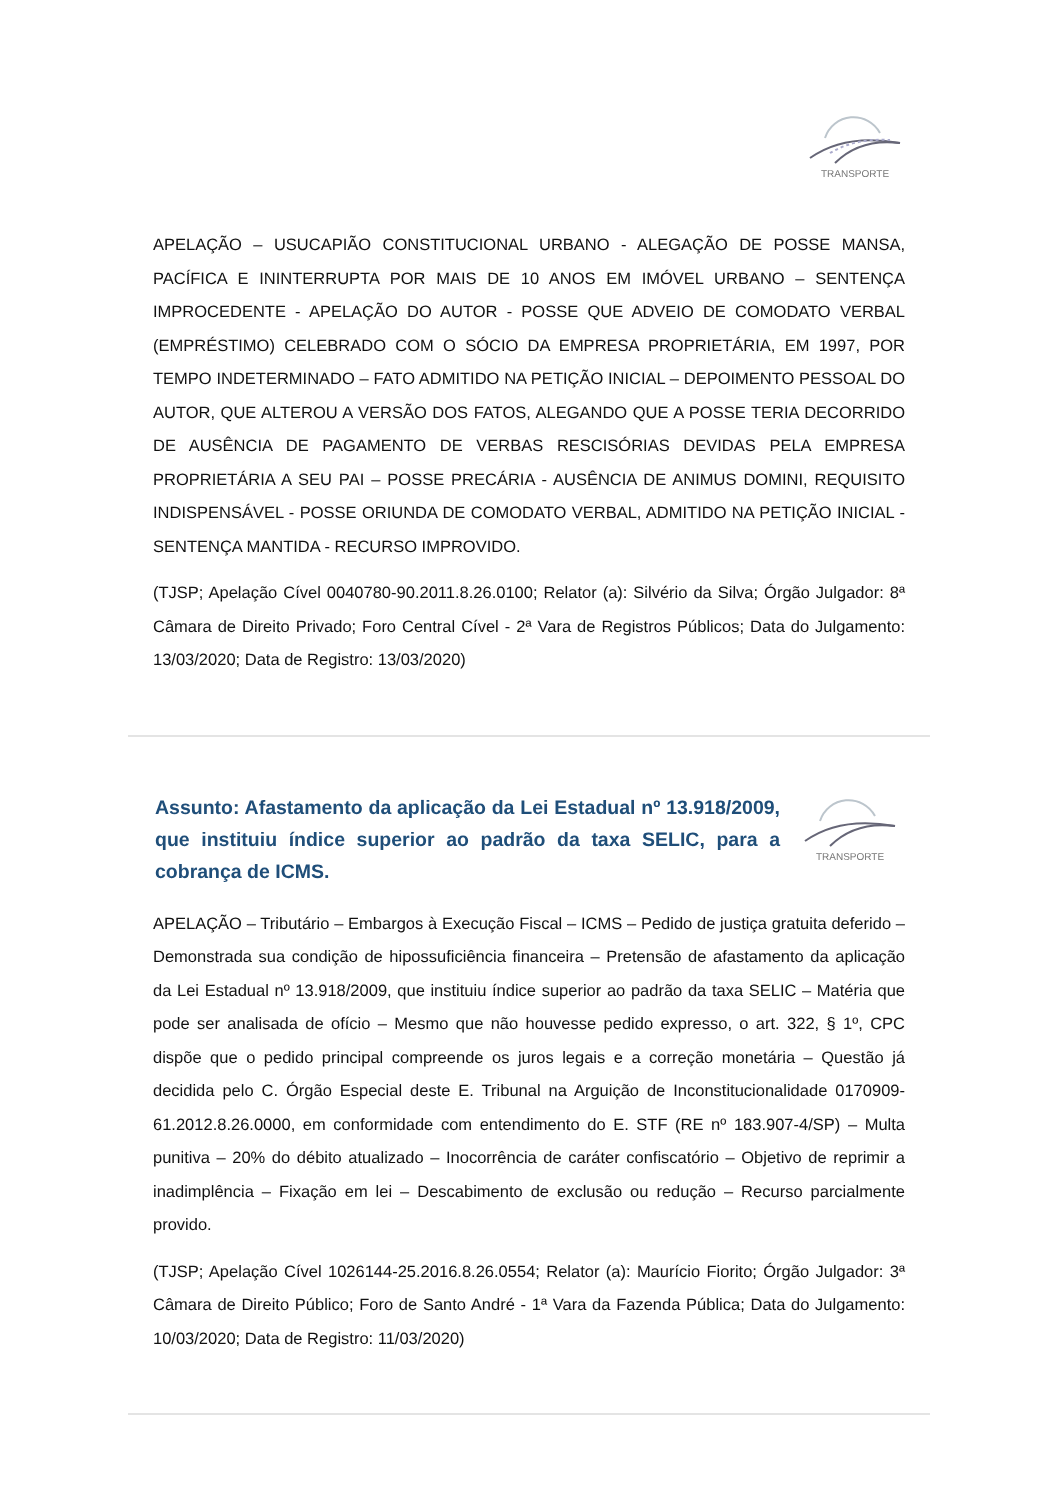TRANSPORTE
APELAÇÃO – USUCAPIÃO CONSTITUCIONAL URBANO - ALEGAÇÃO DE POSSE MANSA, PACÍFICA E ININTERRUPTA POR MAIS DE 10 ANOS EM IMÓVEL URBANO – SENTENÇA IMPROCEDENTE - APELAÇÃO DO AUTOR - POSSE QUE ADVEIO DE COMODATO VERBAL (EMPRÉSTIMO) CELEBRADO COM O SÓCIO DA EMPRESA PROPRIETÁRIA, EM 1997, POR TEMPO INDETERMINADO – FATO ADMITIDO NA PETIÇÃO INICIAL – DEPOIMENTO PESSOAL DO AUTOR, QUE ALTEROU A VERSÃO DOS FATOS, ALEGANDO QUE A POSSE TERIA DECORRIDO DE AUSÊNCIA DE PAGAMENTO DE VERBAS RESCISÓRIAS DEVIDAS PELA EMPRESA PROPRIETÁRIA A SEU PAI – POSSE PRECÁRIA - AUSÊNCIA DE ANIMUS DOMINI, REQUISITO INDISPENSÁVEL - POSSE ORIUNDA DE COMODATO VERBAL, ADMITIDO NA PETIÇÃO INICIAL - SENTENÇA MANTIDA - RECURSO IMPROVIDO.
(TJSP; Apelação Cível 0040780-90.2011.8.26.0100; Relator (a): Silvério da Silva; Órgão Julgador: 8ª Câmara de Direito Privado; Foro Central Cível - 2ª Vara de Registros Públicos; Data do Julgamento: 13/03/2020; Data de Registro: 13/03/2020)
Assunto: Afastamento da aplicação da Lei Estadual nº 13.918/2009, que instituiu índice superior ao padrão da taxa SELIC, para a cobrança de ICMS.
TRANSPORTE
APELAÇÃO – Tributário – Embargos à Execução Fiscal – ICMS – Pedido de justiça gratuita deferido – Demonstrada sua condição de hipossuficiência financeira – Pretensão de afastamento da aplicação da Lei Estadual nº 13.918/2009, que instituiu índice superior ao padrão da taxa SELIC – Matéria que pode ser analisada de ofício – Mesmo que não houvesse pedido expresso, o art. 322, § 1º, CPC dispõe que o pedido principal compreende os juros legais e a correção monetária – Questão já decidida pelo C. Órgão Especial deste E. Tribunal na Arguição de Inconstitucionalidade 0170909-61.2012.8.26.0000, em conformidade com entendimento do E. STF (RE nº 183.907-4/SP) – Multa punitiva – 20% do débito atualizado – Inocorrência de caráter confiscatório – Objetivo de reprimir a inadimplência – Fixação em lei – Descabimento de exclusão ou redução – Recurso parcialmente provido.
(TJSP; Apelação Cível 1026144-25.2016.8.26.0554; Relator (a): Maurício Fiorito; Órgão Julgador: 3ª Câmara de Direito Público; Foro de Santo André - 1ª Vara da Fazenda Pública; Data do Julgamento: 10/03/2020; Data de Registro: 11/03/2020)